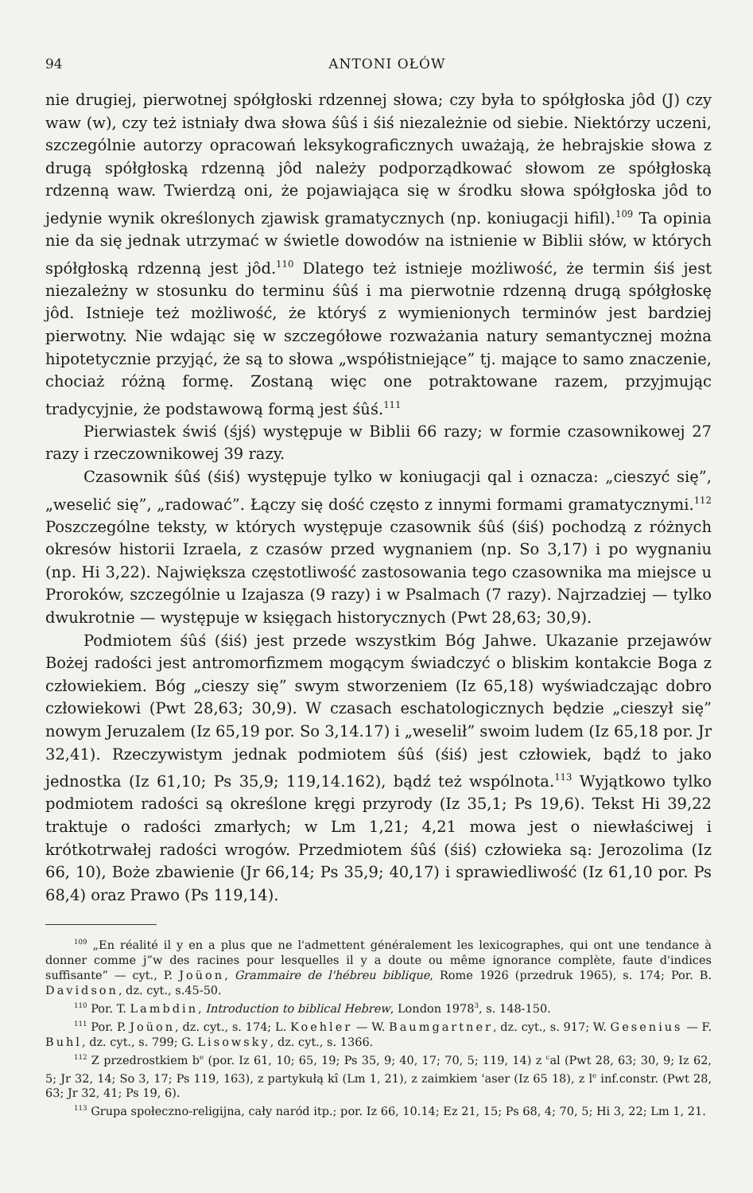94 ANTONI OŁÓW
nie drugiej, pierwotnej spółgłoski rdzennej słowa; czy była to spółgłoska jôd (J) czy waw (w), czy też istniały dwa słowa śûś i śiś niezależnie od siebie. Niektórzy uczeni, szczególnie autorzy opracowań leksykograficznych uważają, że hebrajskie słowa z drugą spółgłoską rdzenną jôd należy podporządkować słowom ze spółgłoską rdzenną waw. Twierdzą oni, że pojawiająca się w środku słowa spółgłoska jôd to jedynie wynik określonych zjawisk gramatycznych (np. koniugacji hifil).<sup>109</sup> Ta opinia nie da się jednak utrzymać w świetle dowodów na istnienie w Biblii słów, w których spółgłoską rdzenną jest jôd.<sup>110</sup> Dlatego też istnieje możliwość, że termin śiś jest niezależny w stosunku do terminu śûś i ma pierwotnie rdzenną drugą spółgłoskę jôd. Istnieje też możliwość, że któryś z wymienionych terminów jest bardziej pierwotny. Nie wdając się w szczegółowe rozważania natury semantycznej można hipotetycznie przyjąć, że są to słowa „współistniejące” tj. mające to samo znaczenie, chociaż różną formę. Zostaną więc one potraktowane razem, przyjmując tradycyjnie, że podstawową formą jest śûś.<sup>111</sup>
Pierwiastek świś (śjś) występuje w Biblii 66 razy; w formie czasownikowej 27 razy i rzeczownikowej 39 razy.
Czasownik śûś (śiś) występuje tylko w koniugacji qal i oznacza: „cieszyć się”, „weselić się”, „radować”. Łączy się dość często z innymi formami gramatycznymi.<sup>112</sup> Poszczególne teksty, w których występuje czasownik śûś (śiś) pochodzą z różnych okresów historii Izraela, z czasów przed wygnaniem (np. So 3,17) i po wygnaniu (np. Hi 3,22). Największa częstotliwość zastosowania tego czasownika ma miejsce u Proroków, szczególnie u Izajasza (9 razy) i w Psalmach (7 razy). Najrzadziej — tylko dwukrotnie — występuje w księgach historycznych (Pwt 28,63; 30,9).
Podmiotem śûś (śiś) jest przede wszystkim Bóg Jahwe. Ukazanie przejawów Bożej radości jest antromorfizmem mogącym świadczyć o bliskim kontakcie Boga z człowiekiem. Bóg „cieszy się” swym stworzeniem (Iz 65,18) wyświadczając dobro człowiekowi (Pwt 28,63; 30,9). W czasach eschatologicznych będzie „cieszył się” nowym Jeruzalem (Iz 65,19 por. So 3,14.17) i „weselił” swoim ludem (Iz 65,18 por. Jr 32,41). Rzeczywistym jednak podmiotem śûś (śiś) jest człowiek, bądź to jako jednostka (Iz 61,10; Ps 35,9; 119,14.162), bądź też wspólnota.<sup>113</sup> Wyjątkowo tylko podmiotem radości są określone kręgi przyrody (Iz 35,1; Ps 19,6). Tekst Hi 39,22 traktuje o radości zmarłych; w Lm 1,21; 4,21 mowa jest o niewłaściwej i krótkotrwałej radości wrogów. Przedmiotem śûś (śiś) człowieka są: Jerozolima (Iz 66, 10), Boże zbawienie (Jr 66,14; Ps 35,9; 40,17) i sprawiedliwość (Iz 61,10 por. Ps 68,4) oraz Prawo (Ps 119,14).
<sup>109</sup> „En réalité il y en a plus que ne l'admettent généralement les lexicographes, qui ont une tendance à donner comme j”w des racines pour lesquelles il y a doute ou même ignorance complète, faute d'indices suffisante” — cyt., P. Joüon, Grammaire de l'hébreu biblique, Rome 1926 (przedruk 1965), s. 174; Por. B. Davidson, dz. cyt., s.45-50.
<sup>110</sup> Por. T. Lambdin, Introduction to biblical Hebrew, London 1978<sup>3</sup>, s. 148-150.
<sup>111</sup> Por. P. Joüon, dz. cyt., s. 174; L. Koehler — W. Baumgartner, dz. cyt., s. 917; W. Gesenius — F. Buhl, dz. cyt., s. 799; G. Lisowsky, dz. cyt., s. 1366.
<sup>112</sup> Z przedrostkiem b<sup>e</sup> (por. Iz 61, 10; 65, 19; Ps 35, 9; 40, 17; 70, 5; 119, 14) z <sup>c</sup>al (Pwt 28, 63; 30, 9; Iz 62, 5; Jr 32, 14; So 3, 17; Ps 119, 163), z partykułą kî (Lm 1, 21), z zaimkiem 'aser (Iz 65 18), z l<sup>e</sup> inf.constr. (Pwt 28, 63; Jr 32, 41; Ps 19, 6).
<sup>113</sup> Grupa społeczno-religijna, cały naród itp.; por. Iz 66, 10.14; Ez 21, 15; Ps 68, 4; 70, 5; Hi 3, 22; Lm 1, 21.